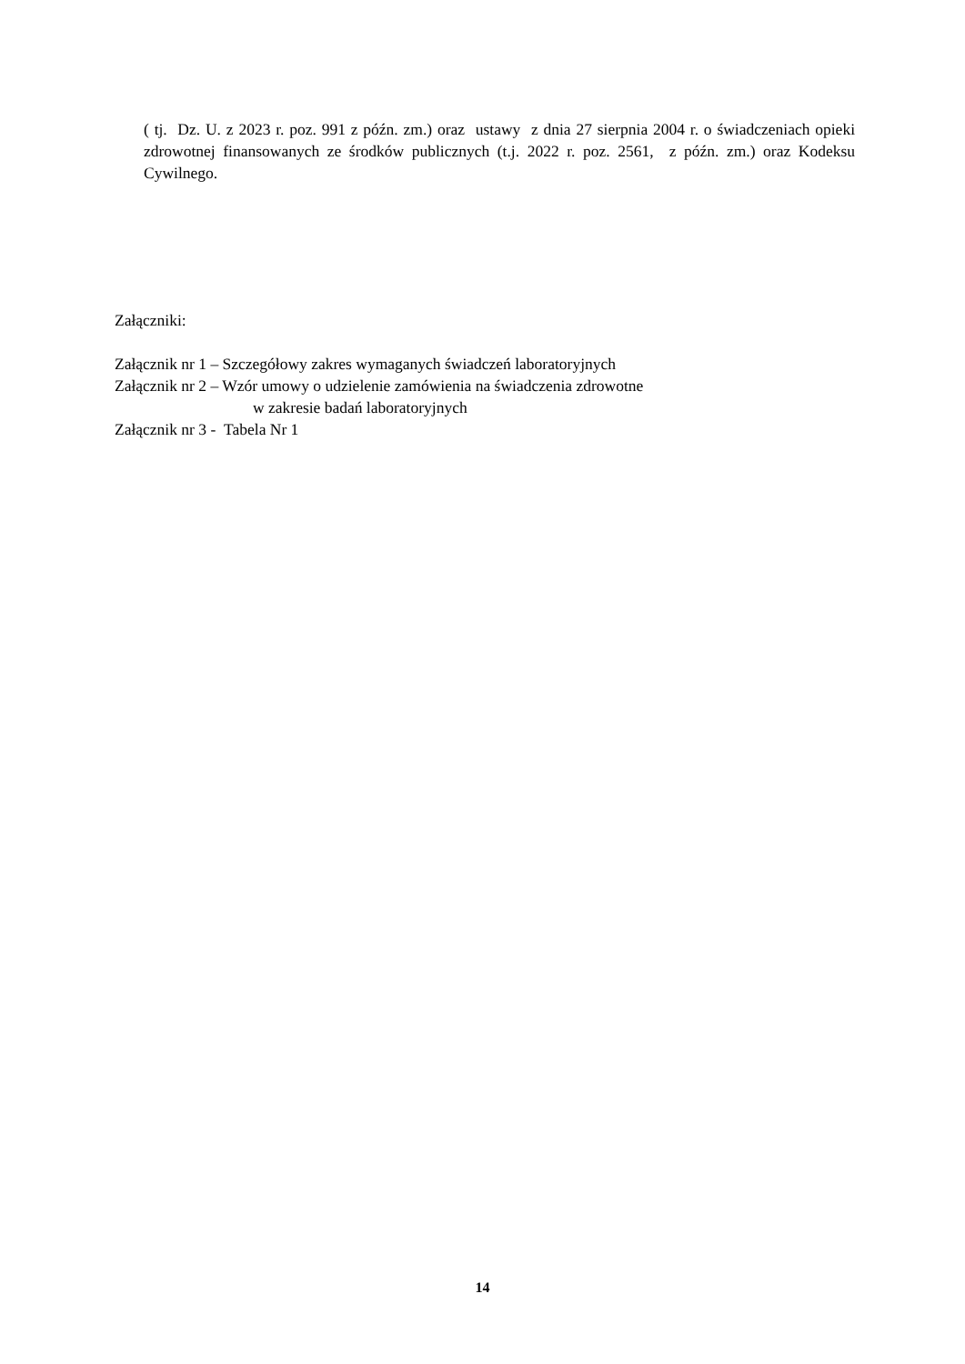( tj. Dz. U. z 2023 r. poz. 991 z późn. zm.) oraz ustawy z dnia 27 sierpnia 2004 r. o świadczeniach opieki zdrowotnej finansowanych ze środków publicznych (t.j. 2022 r. poz. 2561, z późn. zm.) oraz Kodeksu Cywilnego.
Załączniki:
Załącznik nr 1 – Szczegółowy zakres wymaganych świadczeń laboratoryjnych
Załącznik nr 2 – Wzór umowy o udzielenie zamówienia na świadczenia zdrowotne
w zakresie badań laboratoryjnych
Załącznik nr 3 - Tabela Nr 1
14